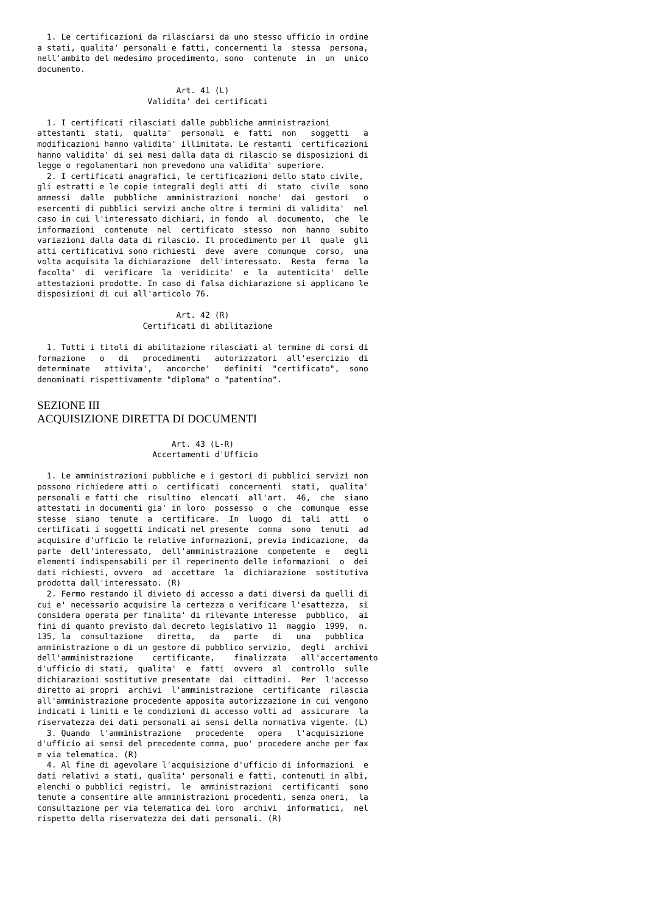1. Le certificazioni da rilasciarsi da uno stesso ufficio in ordine
a stati, qualita' personali e fatti, concernenti la  stessa  persona,
nell'ambito del medesimo procedimento, sono  contenute  in  un  unico
documento.

                             Art. 41 (L)
                       Validita' dei certificati

  1. I certificati rilasciati dalle pubbliche amministrazioni
attestanti  stati,  qualita'  personali  e  fatti  non   soggetti   a
modificazioni hanno validita' illimitata. Le restanti  certificazioni
hanno validita' di sei mesi dalla data di rilascio se disposizioni di
legge o regolamentari non prevedono una validita' superiore.
  2. I certificati anagrafici, le certificazioni dello stato civile,
gli estratti e le copie integrali degli atti  di  stato  civile  sono
ammessi  dalle  pubbliche  amministrazioni  nonche'  dai  gestori   o
esercenti di pubblici servizi anche oltre i termini di validita'  nel
caso in cui l'interessato dichiari, in fondo  al  documento,  che  le
informazioni  contenute  nel  certificato  stesso  non  hanno  subito
variazioni dalla data di rilascio. Il procedimento per il  quale  gli
atti certificativi sono richiesti  deve  avere  comunque  corso,  una
volta acquisita la dichiarazione  dell'interessato.  Resta  ferma  la
facolta'  di  verificare  la  veridicita'  e  la  autenticita'  delle
attestazioni prodotte. In caso di falsa dichiarazione si applicano le
disposizioni di cui all'articolo 76.

                             Art. 42 (R)
                      Certificati di abilitazione

  1. Tutti i titoli di abilitazione rilasciati al termine di corsi di
formazione   o   di   procedimenti   autorizzatori  all'esercizio  di
determinate   attivita',   ancorche'   definiti  "certificato",  sono
denominati rispettivamente "diploma" o "patentino".
SEZIONE III
ACQUISIZIONE DIRETTA DI DOCUMENTI
                            Art. 43 (L-R)
                        Accertamenti d'Ufficio

  1. Le amministrazioni pubbliche e i gestori di pubblici servizi non
possono richiedere atti o  certificati  concernenti  stati,  qualita'
personali e fatti che  risultino  elencati  all'art.  46,  che  siano
attestati in documenti gia' in loro  possesso  o  che  comunque  esse
stesse  siano  tenute  a  certificare.  In  luogo  di  tali  atti   o
certificati i soggetti indicati nel presente  comma  sono  tenuti  ad
acquisire d'ufficio le relative informazioni, previa indicazione,  da
parte  dell'interessato,  dell'amministrazione  competente  e   degli
elementi indispensabili per il reperimento delle informazioni  o  dei
dati richiesti, ovvero  ad  accettare  la  dichiarazione  sostitutiva
prodotta dall'interessato. (R)
  2. Fermo restando il divieto di accesso a dati diversi da quelli di
cui e' necessario acquisire la certezza o verificare l'esattezza,  si
considera operata per finalita' di rilevante interesse  pubblico,  ai
fini di quanto previsto dal decreto legislativo 11  maggio  1999,  n.
135, la  consultazione   diretta,   da   parte   di   una   pubblica
amministrazione o di un gestore di pubblico servizio,  degli  archivi
dell'amministrazione    certificante,    finalizzata   all'accertamento
d'ufficio di stati,  qualita'  e  fatti  ovvero  al  controllo  sulle
dichiarazioni sostitutive presentate  dai  cittadini.  Per  l'accesso
diretto ai propri  archivi  l'amministrazione  certificante  rilascia
all'amministrazione procedente apposita autorizzazione in cui vengono
indicati i limiti e le condizioni di accesso volti ad  assicurare  la
riservatezza dei dati personali ai sensi della normativa vigente. (L)
  3. Quando  l'amministrazione   procedente   opera   l'acquisizione
d'ufficio ai sensi del precedente comma, puo' procedere anche per fax
e via telematica. (R)
  4. Al fine di agevolare l'acquisizione d'ufficio di informazioni  e
dati relativi a stati, qualita' personali e fatti, contenuti in albi,
elenchi o pubblici registri,  le  amministrazioni  certificanti  sono
tenute a consentire alle amministrazioni procedenti, senza oneri,  la
consultazione per via telematica dei loro  archivi  informatici,  nel
rispetto della riservatezza dei dati personali. (R)